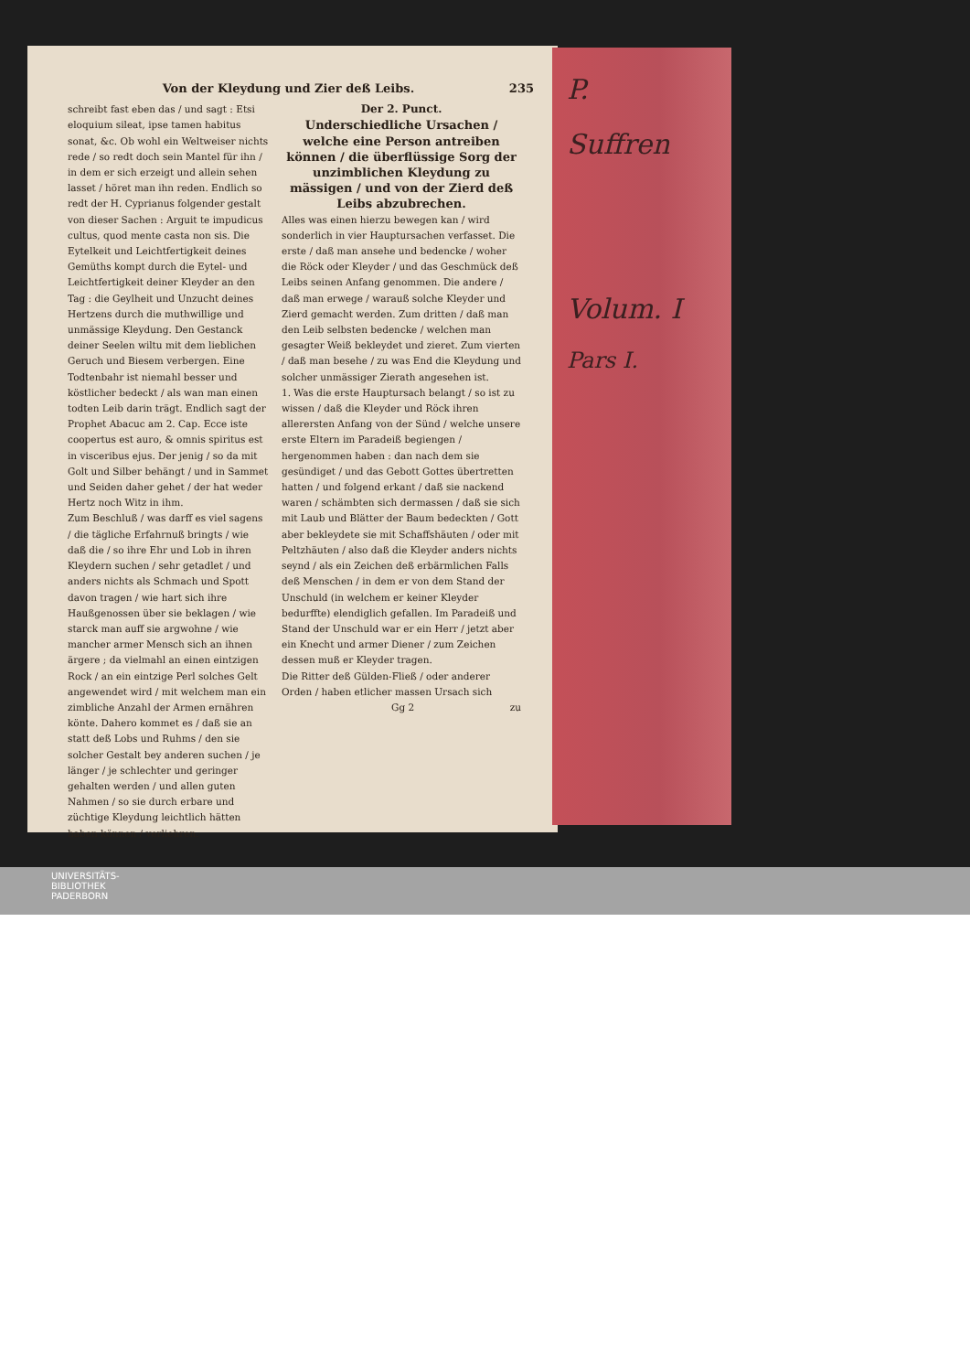P.
Suffren
Volum. I
Pars I.
Von der Kleydung und Zier deß Leibs. 235
schreibt fast eben das / und sagt : Etsi eloquium sileat, ipse tamen habitus sonat, &c. Ob wohl ein Weltweiser nichts rede / so redt doch sein Mantel für ihn / in dem er sich erzeigt und allein sehen lasset / höret man ihn reden. Endlich so redt der H. Cyprianus folgender gestalt von dieser Sachen : Arguit te impudicus cultus, quod mente casta non sis. Die Eytelkeit und Leichtfertigkeit deines Gemüths kompt durch die Eytel- und Leichtfertigkeit deiner Kleyder an den Tag : die Geylheit und Unzucht deines Hertzens durch die muthwillige und unmässige Kleydung. Den Gestanck deiner Seelen wiltu mit dem lieblichen Geruch und Biesem verbergen. Eine Todtenbahr ist niemahl besser und köstlicher bedeckt / als wan man einen todten Leib darin trägt. Endlich sagt der Prophet Abacuc am 2. Cap. Ecce iste coopertus est auro, & omnis spiritus est in visceribus ejus. Der jenig / so da mit Golt und Silber behängt / und in Sammet und Seiden daher gehet / der hat weder Hertz noch Witz in ihm.
Zum Beschluß / was darff es viel sagens / die tägliche Erfahrnuß bringts / wie daß die / so ihre Ehr und Lob in ihren Kleydern suchen / sehr getadlet / und anders nichts als Schmach und Spott davon tragen / wie hart sich ihre Haußgenossen über sie beklagen / wie starck man auff sie argwohne / wie mancher armer Mensch sich an ihnen ärgere ; da vielmahl an einen eintzigen Rock / an ein eintzige Perl solches Gelt angewendet wird / mit welchem man ein zimbliche Anzahl der Armen ernähren könte. Dahero kommet es / daß sie an statt deß Lobs und Ruhms / den sie solcher Gestalt bey anderen suchen / je länger / je schlechter und geringer gehalten werden / und allen guten Nahmen / so sie durch erbare und züchtige Kleydung leichtlich hätten haben können / verliehren.
Der 2. Punct.
Underschiedliche Ursachen / welche eine Person antreiben können / die überflüssige Sorg der unzimblichen Kleydung zu mässigen / und von der Zierd deß Leibs abzubrechen.
Alles was einen hierzu bewegen kan / wird sonderlich in vier Hauptursachen verfasset. Die erste / daß man ansehe und bedencke / woher die Röck oder Kleyder / und das Geschmück deß Leibs seinen Anfang genommen. Die andere / daß man erwege / warauß solche Kleyder und Zierd gemacht werden. Zum dritten / daß man den Leib selbsten bedencke / welchen man gesagter Weiß bekleydet und zieret. Zum vierten / daß man besehe / zu was End die Kleydung und solcher unmässiger Zierath angesehen ist.
1. Was die erste Hauptursach belangt / so ist zu wissen / daß die Kleyder und Röck ihren allerersten Anfang von der Sünd / welche unsere erste Eltern im Paradeiß begiengen / hergenommen haben : dan nach dem sie gesündiget / und das Gebott Gottes übertretten hatten / und folgend erkant / daß sie nackend waren / schämbten sich dermassen / daß sie sich mit Laub und Blätter der Baum bedeckten / Gott aber bekleydete sie mit Schaffshäuten / oder mit Peltzhäuten / also daß die Kleyder anders nichts seynd / als ein Zeichen deß erbärmlichen Falls deß Menschen / in dem er von dem Stand der Unschuld (in welchem er keiner Kleyder bedurffte) elendiglich gefallen. Im Paradeiß und Stand der Unschuld war er ein Herr / jetzt aber ein Knecht und armer Diener / zum Zeichen dessen muß er Kleyder tragen.
Die Ritter deß Gülden-Fließ / oder anderer Orden / haben etlicher massen Ursach sich
Gg 2 zu
UNIVERSITÄTS-
BIBLIOTHEK
PADERBORN